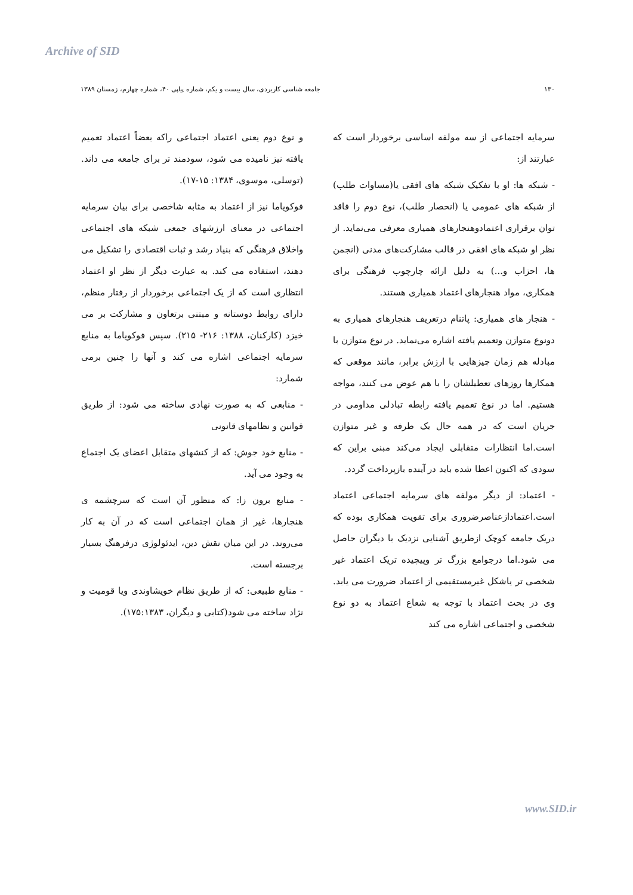Archive of SID
۱۳۰ جامعه شناسی کاربردی، سال بیست و یکم، شماره پیاپی ۴۰، شماره چهارم، زمستان ۱۳۸۹
سرمایه اجتماعی از سه مولفه اساسی برخوردار است که عبارتند از:
- شبکه ها: او با تفکیک شبکه های افقی یا(مساوات طلب) از شبکه های عمومی یا (انحصار طلب)، نوع دوم را فاقد توان برقراری اعتمادوهنجارهای همیاری معرفی می‌نماید. از نظر او شبکه های افقی در قالب مشارکت‌های مدنی (انجمن ها، احزاب و...) به دلیل ارائه چارچوب فرهنگی برای همکاری، مواد هنجارهای اعتماد همیاری هستند.
- هنجار های همیاری: پاتنام درتعریف هنجارهای همیاری به دونوع متوازن وتعمیم یافته اشاره می‌نماید. در نوع متوازن با مبادله هم زمان چیزهایی با ارزش برابر، مانند موقعی که همکارها روزهای تعطیلشان را با هم عوض می کنند، مواجه هستیم. اما در نوع تعمیم یافته رابطه تبادلی مداومی در جریان است که در همه حال یک طرفه و غیر متوازن است.اما انتظارات متقابلی ایجاد می‌کند مبنی براین که سودی که اکنون اعطا شده باید در آینده بازپرداخت گردد.
- اعتماد: از دیگر مولفه های سرمایه اجتماعی اعتماد است.اعتمادازعناصرضروری برای تقویت همکاری بوده که دریک جامعه کوچک ازطریق آشنایی نزدیک با دیگران حاصل می شود.اما درجوامع بزرگ تر وپیچیده تریک اعتماد غیر شخصی تر یاشکل غیرمستقیمی از اعتماد ضرورت می یابد. وی در بحث اعتماد با توجه به شعاع اعتماد به دو نوع شخصی و اجتماعی اشاره می کند
و نوع دوم یعنی اعتماد اجتماعی راکه بعضاً اعتماد تعمیم یافته نیز نامیده می شود، سودمند تر برای جامعه می داند. (توسلی، موسوی، ۱۳۸۴: ۱۵-۱۷).
فوکویاما نیز از اعتماد به مثابه شاخصی برای بیان سرمایه اجتماعی در معنای ارزشهای جمعی شبکه های اجتماعی واخلاق فرهنگی که بنیاد رشد و ثبات اقتصادی را تشکیل می دهند، استفاده می کند. به عبارت دیگر از نظر او اعتماد انتظاری است که از یک اجتماعی برخوردار از رفتار منظم، دارای روابط دوستانه و مبتنی برتعاون و مشارکت بر می خیزد (کارکنان، ۱۳۸۸: ۲۱۶- ۲۱۵). سپس فوکویاما به منابع سرمایه اجتماعی اشاره می کند و آنها را چنین برمی شمارد:
- منابعی که به صورت نهادی ساخته می شود: از طریق قوانین و نظامهای قانونی
- منابع خود جوش: که از کنشهای متقابل اعضای یک اجتماع به وجود می آید.
- منابع برون زا: که منظور آن است که سرچشمه ی هنجارها، غیر از همان اجتماعی است که در آن به کار می‌روند. در این میان نقش دین، ایدئولوژی درفرهنگ بسیار برجسته است.
- منابع طبیعی: که از طریق نظام خویشاوندی ویا قومیت و نژاد ساخته می شود(کتابی و دیگران، ۱۷۵:۱۳۸۳).
www.SID.ir